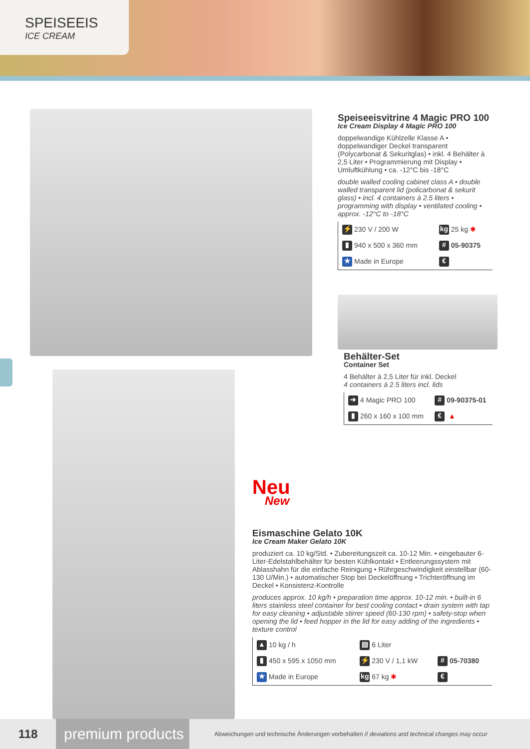SPEISEEIS
ICE CREAM
Speiseeisvitrine 4 Magic PRO 100
Ice Cream Display 4 Magic PRO 100
doppelwandige Kühlzelle Klasse A • doppelwandiger Deckel transparent (Polycarbonat & Sekuritglas) • inkl. 4 Behälter à 2,5 Liter • Programmierung mit Display • Umluftkühlung • ca. -12°C bis -18°C
double walled cooling cabinet class A • double walled transparent lid (policarbonat & sekurit glass) • incl. 4 containers à 2.5 liters • programming with display • ventilated cooling • approx. -12°C to -18°C
| ⚡ 230 V / 200 W | kg 25 kg ✱ |
| ▮ 940 x 500 x 360 mm | # 05-90375 |
| ★ Made in Europe | € |
Behälter-Set
Container Set
4 Behälter à 2,5 Liter für inkl. Deckel
4 containers à 2.5 liters incl. lids
| ➔ 4 Magic PRO 100 | # 09-90375-01 |
| ▮ 260 x 160 x 100 mm | € ▲ |
Neu
New
Eismaschine Gelato 10K
Ice Cream Maker Gelato 10K
produziert ca. 10 kg/Std. • Zubereitungszeit ca. 10-12 Min. • eingebauter 6-Liter-Edelstahlbehälter für besten Kühlkontakt • Entleerungssystem mit Ablasshahn für die einfache Reinigung • Rührgeschwindigkeit einstellbar (60-130 U/Min.) • automatischer Stop bei Deckelöffnung • Trichteröffnung im Deckel • Konsistenz-Kontrolle
produces approx. 10 kg/h • preparation time approx. 10-12 min. • built-in 6 liters stainless steel container for best cooling contact • drain system with tap for easy cleaning • adjustable stirrer speed (60-130 rpm) • safety-stop when opening the lid • feed hopper in the lid for easy adding of the ingredients • texture control
| ▲ 10 kg / h | ▤ 6 Liter | |
| ▮ 450 x 595 x 1050 mm | ⚡ 230 V / 1,1 kW | # 05-70380 |
| ★ Made in Europe | kg 67 kg ✱ | € |
118
premium products
Abweichungen und technische Änderungen vorbehalten // deviations and technical changes may occur